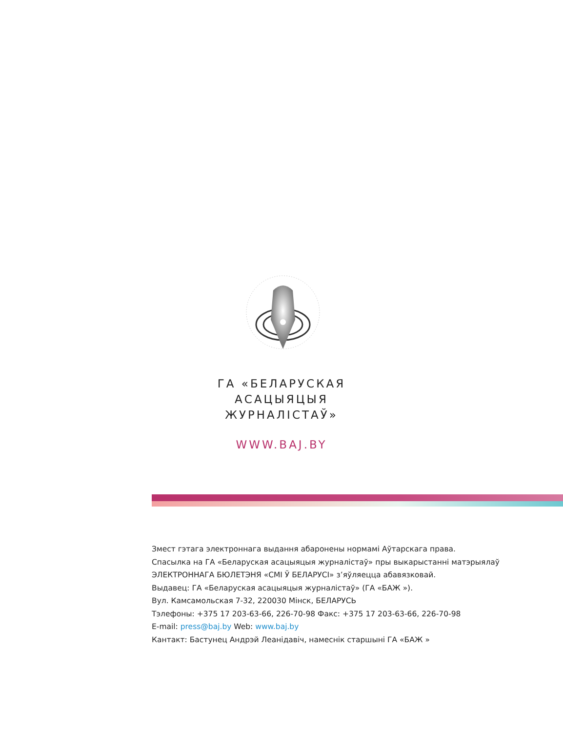ГА «БЕЛАРУСКАЯ
АСАЦЫЯЦЫЯ
ЖУРНАЛІСТАЎ»
WWW.BAJ.BY
Змест гэтага электроннага выдання абаронены нормамі Аўтарскага права.
Спасылка на ГА «Беларуская асацыяцыя журналістаў» пры выкарыстанні матэрыялаў
ЭЛЕКТРОННАГА БЮЛЕТЭНЯ «СМІ Ў БЕЛАРУСІ» з’яўляецца абавязковай.
Выдавец: ГА «Беларуская асацыяцыя журналістаў» (ГА «БАЖ »).
Вул. Камсамольская 7-32, 220030 Мінск, БЕЛАРУСЬ
Тэлефоны: +375 17 203-63-66, 226-70-98 Факс: +375 17 203-63-66, 226-70-98
E-mail: press@baj.by Web: www.baj.by
Кантакт: Бастунец Андрэй Леанідавіч, намеснік старшыні ГА «БАЖ »